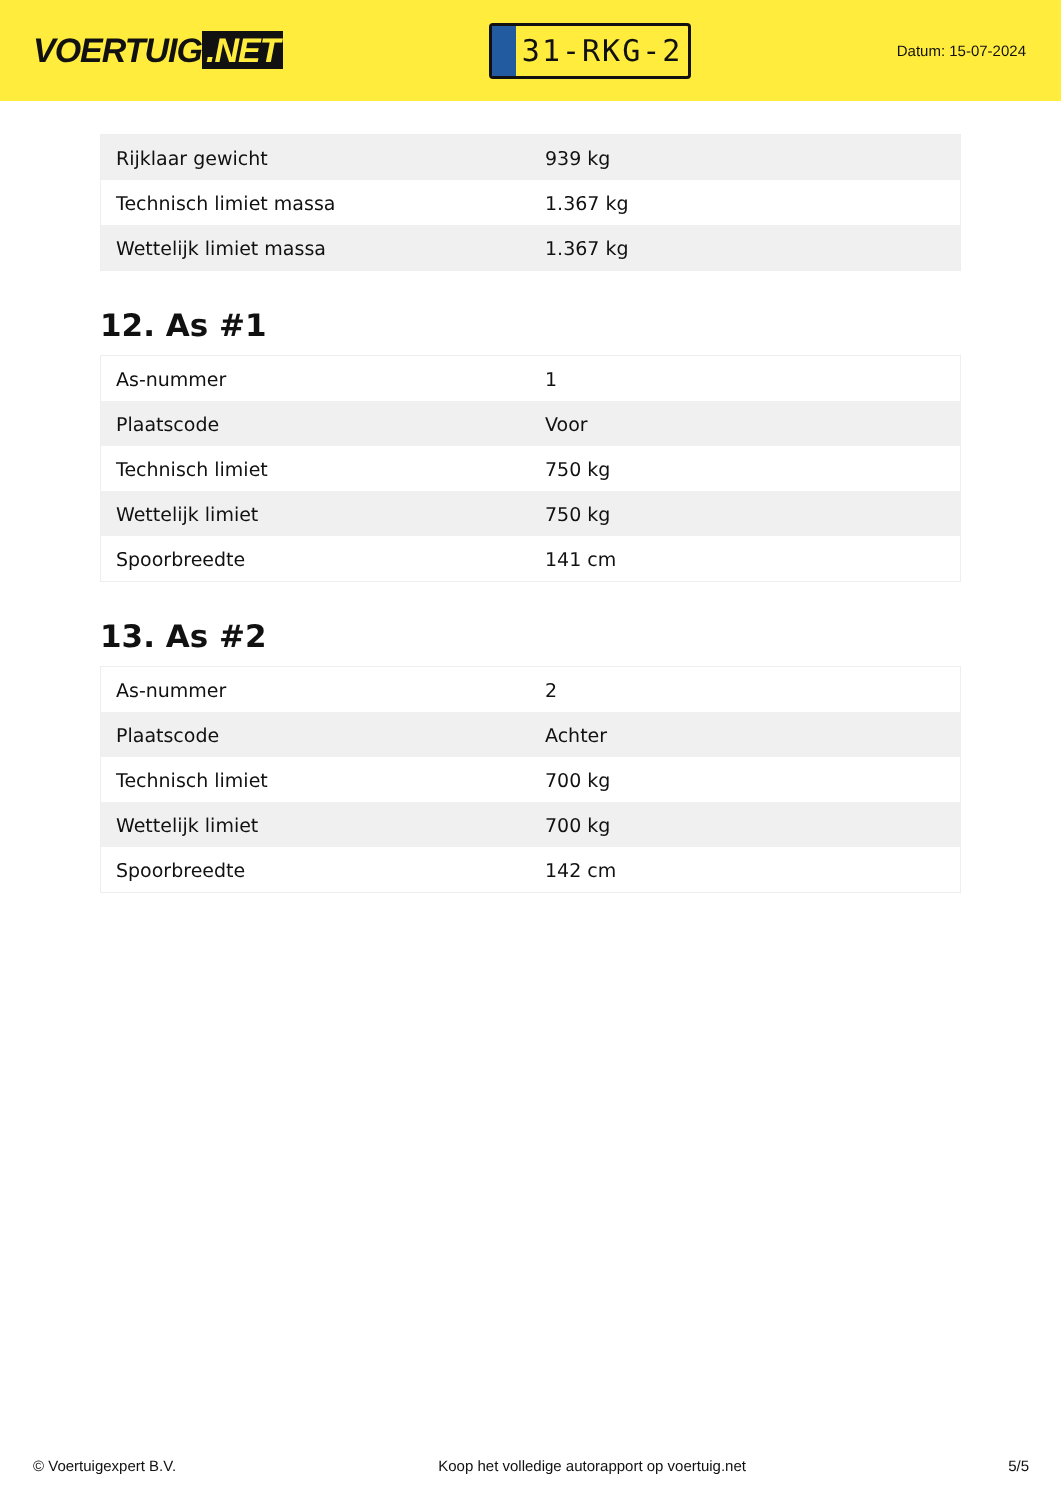VOERTUIG.NET
31-RKG-2
Datum: 15-07-2024
| Rijklaar gewicht | 939 kg |
| Technisch limiet massa | 1.367 kg |
| Wettelijk limiet massa | 1.367 kg |
12. As #1
| As-nummer | 1 |
| Plaatscode | Voor |
| Technisch limiet | 750 kg |
| Wettelijk limiet | 750 kg |
| Spoorbreedte | 141 cm |
13. As #2
| As-nummer | 2 |
| Plaatscode | Achter |
| Technisch limiet | 700 kg |
| Wettelijk limiet | 700 kg |
| Spoorbreedte | 142 cm |
© Voertuigexpert B.V. Koop het volledige autorapport op voertuig.net 5/5